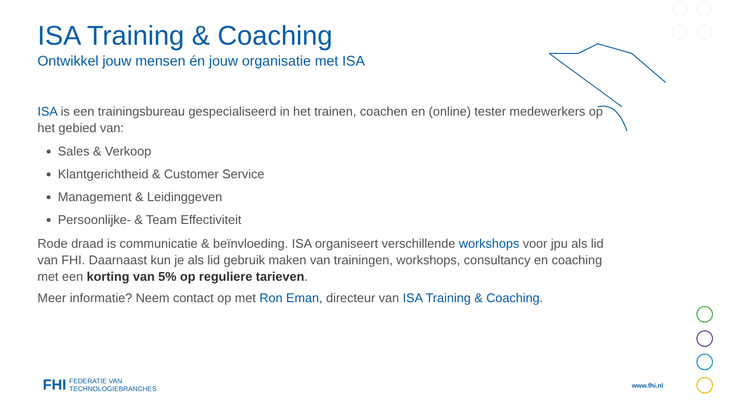ISA Training & Coaching
Ontwikkel jouw mensen én jouw organisatie met ISA
ISA is een trainingsbureau gespecialiseerd in het trainen, coachen en (online) tester medewerkers op het gebied van:
Sales & Verkoop
Klantgerichtheid & Customer Service
Management & Leidinggeven
Persoonlijke- & Team Effectiviteit
Rode draad is communicatie & beïnvloeding. ISA organiseert verschillende workshops voor jpu als lid van FHI. Daarnaast kun je als lid gebruik maken van trainingen, workshops, consultancy en coaching met een korting van 5% op reguliere tarieven.
Meer informatie? Neem contact op met Ron Eman, directeur van ISA Training & Coaching.
FHI FEDERATIE VAN
TECHNOLOGIEBRANCHES
www.fhi.nl